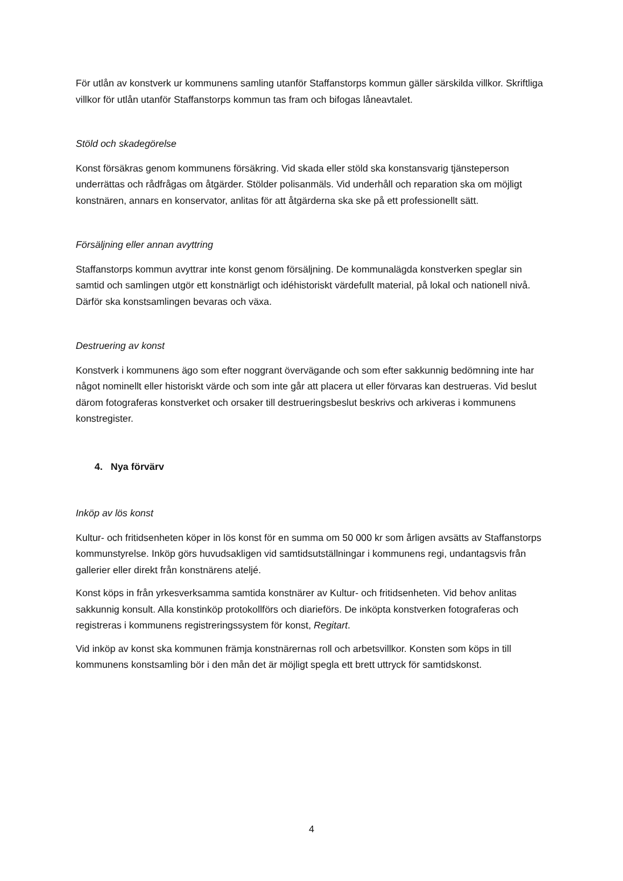För utlån av konstverk ur kommunens samling utanför Staffanstorps kommun gäller särskilda villkor. Skriftliga villkor för utlån utanför Staffanstorps kommun tas fram och bifogas låneavtalet.
Stöld och skadegörelse
Konst försäkras genom kommunens försäkring. Vid skada eller stöld ska konstansvarig tjänsteperson underrättas och rådfrågas om åtgärder. Stölder polisanmäls. Vid underhåll och reparation ska om möjligt konstnären, annars en konservator, anlitas för att åtgärderna ska ske på ett professionellt sätt.
Försäljning eller annan avyttring
Staffanstorps kommun avyttrar inte konst genom försäljning. De kommunalägda konstverken speglar sin samtid och samlingen utgör ett konstnärligt och idéhistoriskt värdefullt material, på lokal och nationell nivå. Därför ska konstsamlingen bevaras och växa.
Destruering av konst
Konstverk i kommunens ägo som efter noggrant övervägande och som efter sakkunnig bedömning inte har något nominellt eller historiskt värde och som inte går att placera ut eller förvaras kan destrueras. Vid beslut därom fotograferas konstverket och orsaker till destrueringsbeslut beskrivs och arkiveras i kommunens konstregister.
4. Nya förvärv
Inköp av lös konst
Kultur- och fritidsenheten köper in lös konst för en summa om 50 000 kr som årligen avsätts av Staffanstorps kommunstyrelse. Inköp görs huvudsakligen vid samtidsutställningar i kommunens regi, undantagsvis från gallerier eller direkt från konstnärens ateljé.
Konst köps in från yrkesverksamma samtida konstnärer av Kultur- och fritidsenheten. Vid behov anlitas sakkunnig konsult. Alla konstinköp protokollförs och diarieförs. De inköpta konstverken fotograferas och registreras i kommunens registreringssystem för konst, Regitart.
Vid inköp av konst ska kommunen främja konstnärernas roll och arbetsvillkor. Konsten som köps in till kommunens konstsamling bör i den mån det är möjligt spegla ett brett uttryck för samtidskonst.
4